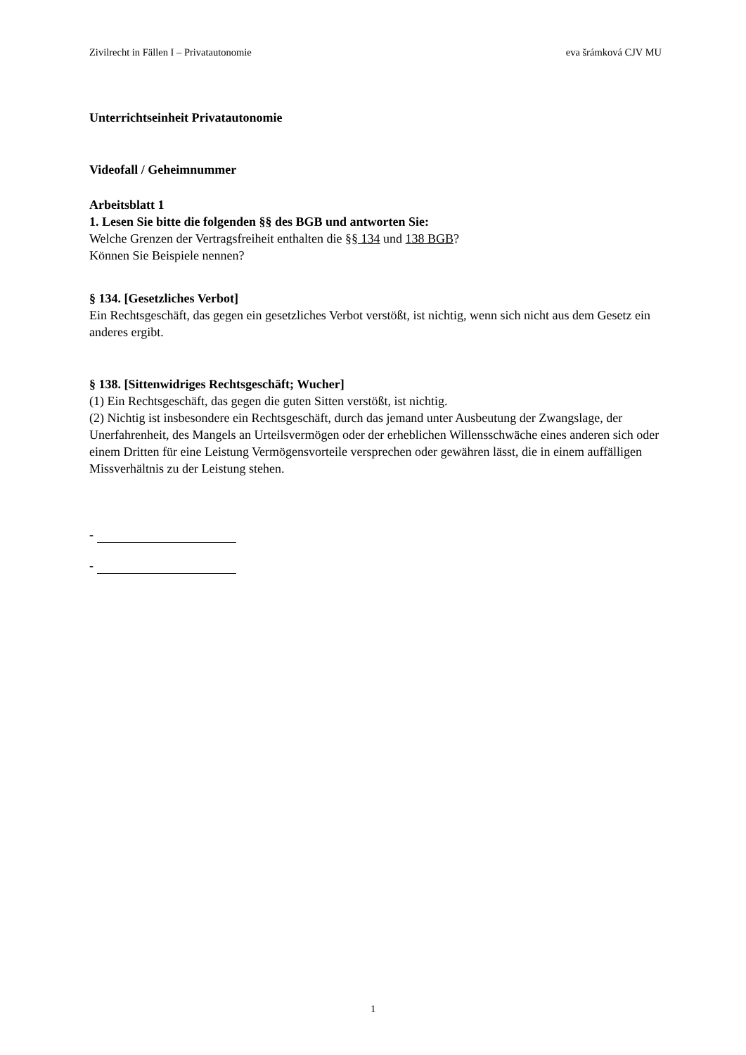Zivilrecht in Fällen I – Privatautonomie eva šrámková CJV MU
Unterrichtseinheit Privatautonomie
Videofall / Geheimnummer
Arbeitsblatt 1
1. Lesen Sie bitte die folgenden §§ des BGB und antworten Sie:
Welche Grenzen der Vertragsfreiheit enthalten die §§ 134 und 138 BGB?
Können Sie Beispiele nennen?
§ 134. [Gesetzliches Verbot]
Ein Rechtsgeschäft, das gegen ein gesetzliches Verbot verstößt, ist nichtig, wenn sich nicht aus dem Gesetz ein anderes ergibt.
§ 138. [Sittenwidriges Rechtsgeschäft; Wucher]
(1) Ein Rechtsgeschäft, das gegen die guten Sitten verstößt, ist nichtig.
(2) Nichtig ist insbesondere ein Rechtsgeschäft, durch das jemand unter Ausbeutung der Zwangslage, der Unerfahrenheit, des Mangels an Urteilsvermögen oder der erheblichen Willensschwäche eines anderen sich oder einem Dritten für eine Leistung Vermögensvorteile versprechen oder gewähren lässt, die in einem auffälligen Missverhältnis zu der Leistung stehen.
-
-
1